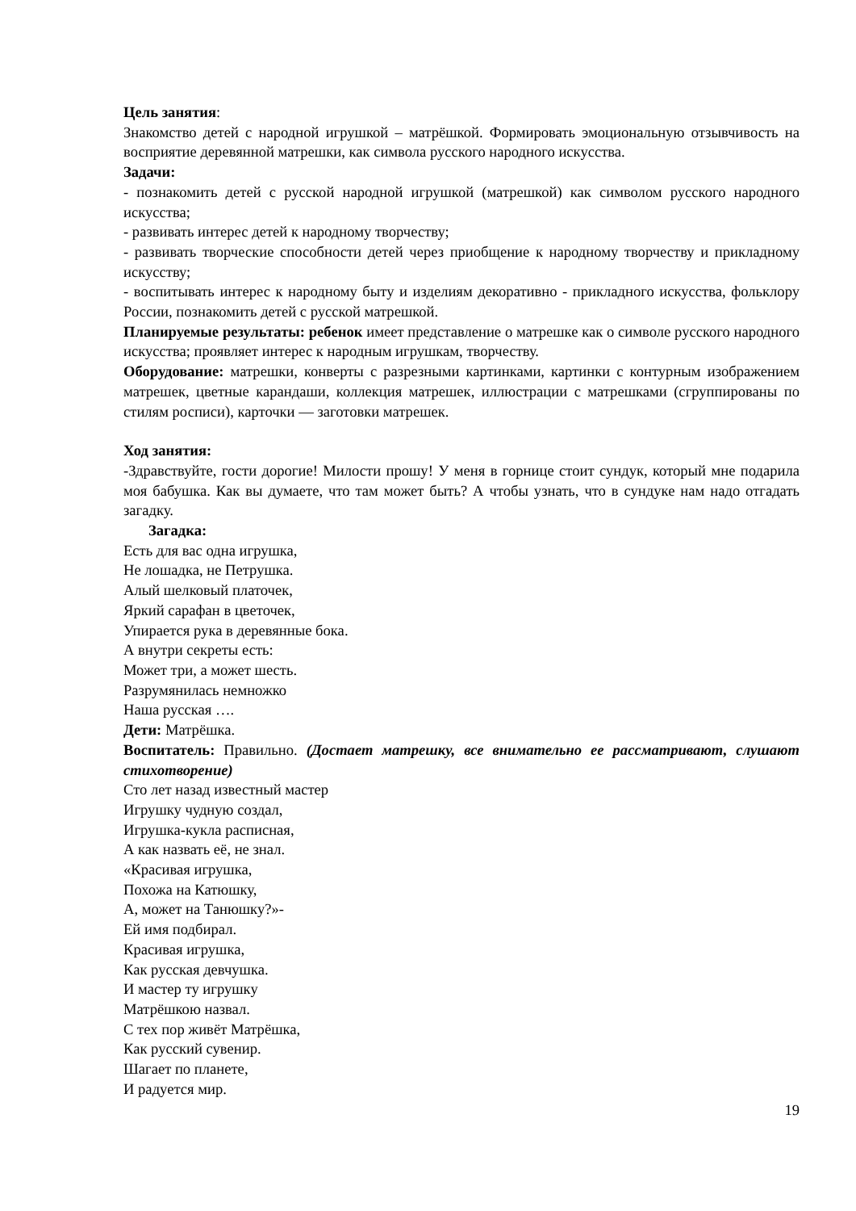Цель занятия:
Знакомство детей с народной игрушкой – матрёшкой. Формировать эмоциональную отзывчивость на восприятие деревянной матрешки, как символа русского народного искусства.
Задачи:
- познакомить детей с русской народной игрушкой (матрешкой) как символом русского народного искусства;
- развивать интерес детей к народному творчеству;
- развивать творческие способности детей через приобщение к народному творчеству и прикладному искусству;
- воспитывать интерес к народному быту и изделиям декоративно - прикладного искусства, фольклору России, познакомить детей с русской матрешкой.
Планируемые результаты: ребенок имеет представление о матрешке как о символе русского народного искусства; проявляет интерес к народным игрушкам, творчеству.
Оборудование: матрешки, конверты с разрезными картинками, картинки с контурным изображением матрешек, цветные карандаши, коллекция матрешек, иллюстрации с матрешками (сгруппированы по стилям росписи), карточки — заготовки матрешек.
Ход занятия:
-Здравствуйте, гости дорогие! Милости прошу! У меня в горнице стоит сундук, который мне подарила моя бабушка. Как вы думаете, что там может быть? А чтобы узнать, что в сундуке нам надо отгадать загадку.
Загадка:
Есть для вас одна игрушка,
Не лошадка, не Петрушка.
Алый шелковый платочек,
Яркий сарафан в цветочек,
Упирается рука в деревянные бока.
А внутри секреты есть:
Может три, а может шесть.
Разрумянилась немножко
Наша русская ….
Дети: Матрёшка.
Воспитатель: Правильно. (Достает матрешку, все внимательно ее рассматривают, слушают стихотворение)
Сто лет назад известный мастер
Игрушку чудную создал,
Игрушка-кукла расписная,
А как назвать её, не знал.
«Красивая игрушка,
Похожа на Катюшку,
А, может на Танюшку?»-
Ей имя подбирал.
Красивая игрушка,
Как русская девчушка.
И мастер ту игрушку
Матрёшкою назвал.
С тех пор живёт Матрёшка,
Как русский сувенир.
Шагает по планете,
И радуется мир.
19